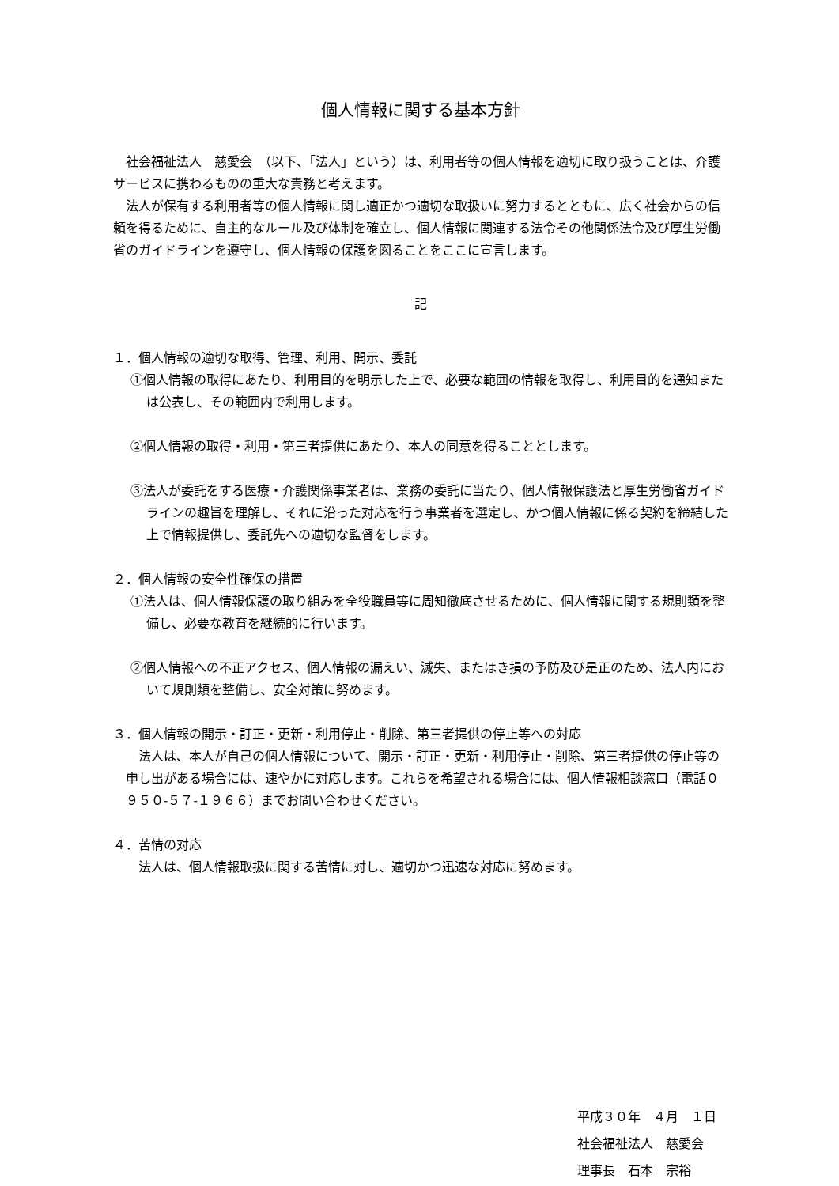個人情報に関する基本方針
社会福祉法人　慈愛会　（以下、「法人」という）は、利用者等の個人情報を適切に取り扱うことは、介護サービスに携わるものの重大な責務と考えます。
法人が保有する利用者等の個人情報に関し適正かつ適切な取扱いに努力するとともに、広く社会からの信頼を得るために、自主的なルール及び体制を確立し、個人情報に関連する法令その他関係法令及び厚生労働省のガイドラインを遵守し、個人情報の保護を図ることをここに宣言します。
記
１．個人情報の適切な取得、管理、利用、開示、委託
①個人情報の取得にあたり、利用目的を明示した上で、必要な範囲の情報を取得し、利用目的を通知または公表し、その範囲内で利用します。
②個人情報の取得・利用・第三者提供にあたり、本人の同意を得ることとします。
③法人が委託をする医療・介護関係事業者は、業務の委託に当たり、個人情報保護法と厚生労働省ガイドラインの趣旨を理解し、それに沿った対応を行う事業者を選定し、かつ個人情報に係る契約を締結した上で情報提供し、委託先への適切な監督をします。
２．個人情報の安全性確保の措置
①法人は、個人情報保護の取り組みを全役職員等に周知徹底させるために、個人情報に関する規則類を整備し、必要な教育を継続的に行います。
②個人情報への不正アクセス、個人情報の漏えい、滅失、またはき損の予防及び是正のため、法人内において規則類を整備し、安全対策に努めます。
３．個人情報の開示・訂正・更新・利用停止・削除、第三者提供の停止等への対応
法人は、本人が自己の個人情報について、開示・訂正・更新・利用停止・削除、第三者提供の停止等の申し出がある場合には、速やかに対応します。これらを希望される場合には、個人情報相談窓口（電話０９５０-５７-１９６６）までお問い合わせください。
４．苦情の対応
法人は、個人情報取扱に関する苦情に対し、適切かつ迅速な対応に努めます。
平成３０年　４月　１日
社会福祉法人　慈愛会
理事長　石本　宗裕